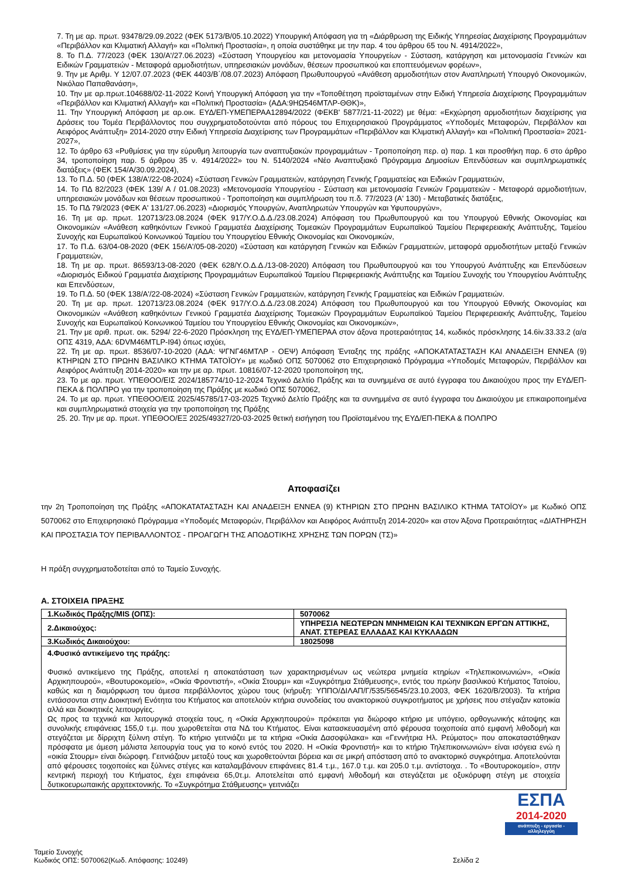7. Τη με αρ. πρωτ. 93478/29.09.2022 (ΦΕΚ 5173/Β/05.10.2022) Υπουργική Απόφαση για τη «Διάρθρωση της Ειδικής Υπηρεσίας Διαχείρισης Προγραμμάτων «Περιβάλλον και Κλιματική Αλλαγή» και «Πολιτική Προστασία», η οποία συστάθηκε με την παρ. 4 του άρθρου 65 του Ν. 4914/2022»,
8. Το Π.Δ. 77/2023 (ΦΕΚ 130/Α'/27.06.2023) «Σύσταση Υπουργείου και μετονομασία Υπουργείων - Σύσταση, κατάργηση και μετονομασία Γενικών και Ειδικών Γραμματειών - Μεταφορά αρμοδιοτήτων, υπηρεσιακών μονάδων, θέσεων προσωπικού και εποπτευόμενων φορέων»,
9. Την με Αριθμ. Υ 12/07.07.2023 (ΦΕΚ 4403/Β΄/08.07.2023) Απόφαση Πρωθυπουργού «Ανάθεση αρμοδιοτήτων στον Αναπληρωτή Υπουργό Οικονομικών, Νικόλαο Παπαθανάση»,
10. Την με αρ.πρωτ.104688/02-11-2022 Κοινή Υπουργική Απόφαση για την «Τοποθέτηση προϊσταμένων στην Ειδική Υπηρεσία Διαχείρισης Προγραμμάτων «Περιβάλλον και Κλιματική Αλλαγή» και «Πολιτική Προστασία» (ΑΔΑ:9ΗΩ546ΜΤΛΡ-ΘΘΚ)»,
11. Την Υπουργική Απόφαση με αρ.οικ. ΕΥΔ/ΕΠ-ΥΜΕΠΕΡΑΑ12894/2022 (ΦΕΚΒ' 5877/21-11-2022) με θέμα: «Εκχώρηση αρμοδιοτήτων διαχείρισης για Δράσεις του Τομέα Περιβάλλοντος που συγχρηματοδοτούνται από πόρους του Επιχειρησιακού Προγράμματος «Υποδομές Μεταφορών, Περιβάλλον και Αειφόρος Ανάπτυξη» 2014-2020 στην Ειδική Υπηρεσία Διαχείρισης των Προγραμμάτων «Περιβάλλον και Κλιματική Αλλαγή» και «Πολιτική Προστασία» 2021-2027»,
12. Το άρθρο 63 «Ρυθμίσεις για την εύρυθμη λειτουργία των αναπτυξιακών προγραμμάτων - Τροποποίηση περ. α) παρ. 1 και προσθήκη παρ. 6 στο άρθρο 34, τροποποίηση παρ. 5 άρθρου 35 ν. 4914/2022» του Ν. 5140/2024 «Νέο Αναπτυξιακό Πρόγραμμα Δημοσίων Επενδύσεων και συμπληρωματικές διατάξεις» (ΦΕΚ 154/Α/30.09.2024),
13. Το Π.Δ. 50 (ΦΕΚ 138/Α'/22-08-2024) «Σύσταση Γενικών Γραμματειών, κατάργηση Γενικής Γραμματείας και Ειδικών Γραμματειών,
14. Το ΠΔ 82/2023 (ΦΕΚ 139/ Α / 01.08.2023) «Μετονομασία Υπουργείου - Σύσταση και μετονομασία Γενικών Γραμματειών - Μεταφορά αρμοδιοτήτων, υπηρεσιακών μονάδων και θέσεων προσωπικού - Τροποποίηση και συμπλήρωση του π.δ. 77/2023 (Α' 130) - Μεταβατικές διατάξεις,
15. Το ΠΔ 79/2023 (ΦΕΚ Α' 131/27.06.2023) «Διορισμός Υπουργών, Αναπληρωτών Υπουργών και Υφυπουργών»,
16. Τη με αρ. πρωτ. 120713/23.08.2024 (ΦΕΚ 917/Υ.Ο.Δ.Δ./23.08.2024) Απόφαση του Πρωθυπουργού και του Υπουργού Εθνικής Οικονομίας και Οικονομικών «Ανάθεση καθηκόντων Γενικού Γραμματέα Διαχείρισης Τομεακών Προγραμμάτων Ευρωπαϊκού Ταμείου Περιφερειακής Ανάπτυξης, Ταμείου Συνοχής και Ευρωπαϊκού Κοινωνικού Ταμείου του Υπουργείου Εθνικής Οικονομίας και Οικονομικών,
17. Το Π.Δ. 63/04-08-2020 (ΦΕΚ 156/Α'/05-08-2020) «Σύσταση και κατάργηση Γενικών και Ειδικών Γραμματειών, μεταφορά αρμοδιοτήτων μεταξύ Γενικών Γραμματειών,
18. Τη με αρ. πρωτ. 86593/13-08-2020 (ΦΕΚ 628/Υ.Ο.Δ.Δ./13-08-2020) Απόφαση του Πρωθυπουργού και του Υπουργού Ανάπτυξης και Επενδύσεων «Διορισμός Ειδικού Γραμματέα Διαχείρισης Προγραμμάτων Ευρωπαϊκού Ταμείου Περιφερειακής Ανάπτυξης και Ταμείου Συνοχής του Υπουργείου Ανάπτυξης και Επενδύσεων,
19. Το Π.Δ. 50 (ΦΕΚ 138/Α'/22-08-2024) «Σύσταση Γενικών Γραμματειών, κατάργηση Γενικής Γραμματείας και Ειδικών Γραμματειών.
20. Τη με αρ. πρωτ. 120713/23.08.2024 (ΦΕΚ 917/Υ.Ο.Δ.Δ./23.08.2024) Απόφαση του Πρωθυπουργού και του Υπουργού Εθνικής Οικονομίας και Οικονομικών «Ανάθεση καθηκόντων Γενικού Γραμματέα Διαχείρισης Τομεακών Προγραμμάτων Ευρωπαϊκού Ταμείου Περιφερειακής Ανάπτυξης, Ταμείου Συνοχής και Ευρωπαϊκού Κοινωνικού Ταμείου του Υπουργείου Εθνικής Οικονομίας και Οικονομικών»,
21. Την με αριθ. πρωτ. οικ. 5294/ 22-6-2020 Πρόσκληση της ΕΥΔ/ΕΠ-ΥΜΕΠΕΡΑΑ στον άξονα προτεραιότητας 14, κωδικός πρόσκλησης 14.6iv.33.33.2 (α/α ΟΠΣ 4319, ΑΔΑ: 6DVM46MTLP-I94) όπως ισχύει,
22. Τη με αρ. πρωτ. 8536/07-10-2020 (ΑΔΑ: ΨΓΝΓ46ΜΤΛΡ - ΟΕΨ) Απόφαση Ένταξης της πράξης «ΑΠΟΚΑΤΑΤΑΣΤΑΣΗ ΚΑΙ ΑΝΑΔΕΙΞΗ ΕΝΝΕΑ (9) ΚΤΗΡΙΩΝ ΣΤΟ ΠΡΩΗΝ ΒΑΣΙΛΙΚΟ ΚΤΗΜΑ ΤΑΤΟΪΟΥ» με κωδικό ΟΠΣ 5070062 στο Επιχειρησιακό Πρόγραμμα «Υποδομές Μεταφορών, Περιβάλλον και Αειφόρος Ανάπτυξη 2014-2020» και την με αρ. πρωτ. 10816/07-12-2020 τροποποίηση της,
23. Το με αρ. πρωτ. ΥΠΕΘΟΟ/ΕΙΣ 2024/185774/10-12-2024 Τεχνικό Δελτίο Πράξης και τα συνημμένα σε αυτό έγγραφα του Δικαιούχου προς την ΕΥΔ/ΕΠ-ΠΕΚΑ & ΠΟΛΠΡΟ για την τροποποίηση της Πράξης με κωδικό ΟΠΣ 5070062,
24. Το με αρ. πρωτ. ΥΠΕΘΟΟ/ΕΙΣ 2025/45785/17-03-2025 Τεχνικό Δελτίο Πράξης και τα συνημμένα σε αυτό έγγραφα του Δικαιούχου με επικαιροποιημένα και συμπληρωματικά στοιχεία για την τροποποίηση της Πράξης
25. 20. Την με αρ. πρωτ. ΥΠΕΘΟΟ/ΕΞ 2025/49327/20-03-2025 θετική εισήγηση του Προϊσταμένου της ΕΥΔ/ΕΠ-ΠΕΚΑ & ΠΟΛΠΡΟ
Αποφασίζει
την 2η Τροποποίηση της Πράξης «ΑΠΟΚΑΤΑΤΑΣΤΑΣΗ ΚΑΙ ΑΝΑΔΕΙΞΗ ΕΝΝΕΑ (9) ΚΤΗΡΙΩΝ ΣΤΟ ΠΡΩΗΝ ΒΑΣΙΛΙΚΟ ΚΤΗΜΑ ΤΑΤΟΪΟΥ» με Κωδικό ΟΠΣ 5070062 στο Επιχειρησιακό Πρόγραμμα «Υποδομές Μεταφορών, Περιβάλλον και Αειφόρος Ανάπτυξη 2014-2020» και στον Άξονα Προτεραιότητας «ΔΙΑΤΗΡΗΣΗ ΚΑΙ ΠΡΟΣΤΑΣΙΑ ΤΟΥ ΠΕΡΙΒΑΛΛΟΝΤΟΣ - ΠΡΟΑΓΩΓΗ ΤΗΣ ΑΠΟΔΟΤΙΚΗΣ ΧΡΗΣΗΣ ΤΩΝ ΠΟΡΩΝ (ΤΣ)»
Η πράξη συγχρηματοδοτείται από το Ταμείο Συνοχής.
Α. ΣΤΟΙΧΕΙΑ ΠΡΑΞΗΣ
| 1.Κωδικός Πράξης/MIS (ΟΠΣ): | 5070062 |
| 2.Δικαιούχος: | ΥΠΗΡΕΣΙΑ ΝΕΩΤΕΡΩΝ ΜΝΗΜΕΙΩΝ ΚΑΙ ΤΕΧΝΙΚΩΝ ΕΡΓΩΝ ΑΤΤΙΚΗΣ, ΑΝΑΤ. ΣΤΕΡΕΑΣ ΕΛΛΑΔΑΣ ΚΑΙ ΚΥΚΛΑΔΩΝ |
| 3.Κωδικός Δικαιούχου: | 18025098 |
| 4.Φυσικό αντικείμενο της πράξης: Φυσικό αντικείμενο της Πράξης, αποτελεί η αποκατάσταση των χαρακτηρισμένων ως νεώτερα μνημεία κτηρίων «Τηλεπικοινωνιών», «Οικία Αρχικηπουρού», «Βουτυροκομείο», «Οικία Φροντιστή», «Οικία Στουρμ» και «Συγκρότημα Στάθμευσης», εντός του πρώην βασιλικού Κτήματος Τατοίου, καθώς και η διαμόρφωση του άμεσα περιβάλλοντος χώρου τους (κήρυξη: ΥΠΠΟ/ΔΙΛΑΠ/Γ/535/56545/23.10.2003, ΦΕΚ 1620/Β/2003). Τα κτήρια εντάσσονται στην Διοικητική Ενότητα του Κτήματος και αποτελούν κτήρια συνοδείας του ανακτορικού συγκροτήματος με χρήσεις που στέγαζαν κατοικία αλλά και διοικητικές λειτουργίες. Ως προς τα τεχνικά και λειτουργικά στοιχεία τους, η «Οικία Αρχικηπουρού» πρόκειται για διώροφο κτήριο με υπόγειο, ορθογωνικής κάτοψης και συνολικής επιφάνειας 155,0 τ.μ. που χωροθετείται στα ΝΔ του Κτήματος. Είναι κατασκευασμένη από φέρουσα τοιχοποιία από εμφανή λιθοδομή και στεγάζεται με δίρριχτη ξύλινη στέγη. Το κτήριο γειτνιάζει με τα κτήρια «Οικία Δασοφύλακα» και «Γεννήτρια Ηλ. Ρεύματος» που αποκαταστάθηκαν πρόσφατα με άμεση μάλιστα λειτουργία τους για το κοινό εντός του 2020. Η «Οικία Φροντιστή» και το κτήριο Τηλεπικοινωνιών» είναι ισόγεια ενώ η «οικία Στουρμ» είναι διώροφη. Γειτνιάζουν μεταξύ τους και χωροθετούνται βόρεια και σε μικρή απόσταση από το ανακτορικό συγκρότημα. Αποτελούνται από φέρουσες τοιχοποιίες και ξύλινες στέγες και καταλαμβάνουν επιφάνειες 81.4 τ.μ., 167.0 τ.μ. και 205.0 τ.μ. αντίστοιχα. . Το «Βουτυροκομείο», στην κεντρική περιοχή του Κτήματος, έχει επιφάνεια 65,0τ.μ. Αποτελείται από εμφανή λιθοδομή και στεγάζεται με οξυκόρυφη στέγη με στοιχεία δυτικοευρωπαικής αρχιτεκτονικής. Το «Συγκρότημα Στάθμευσης» γειτνιάζει | |
ΕΣΠΑ
2014-2020
ανάπτυξη - εργασία - αλληλεγγύη
Ταμείο Συνοχής
Κωδικός ΟΠΣ: 5070062(Κωδ. Απόφασης: 10249)
Σελίδα 2